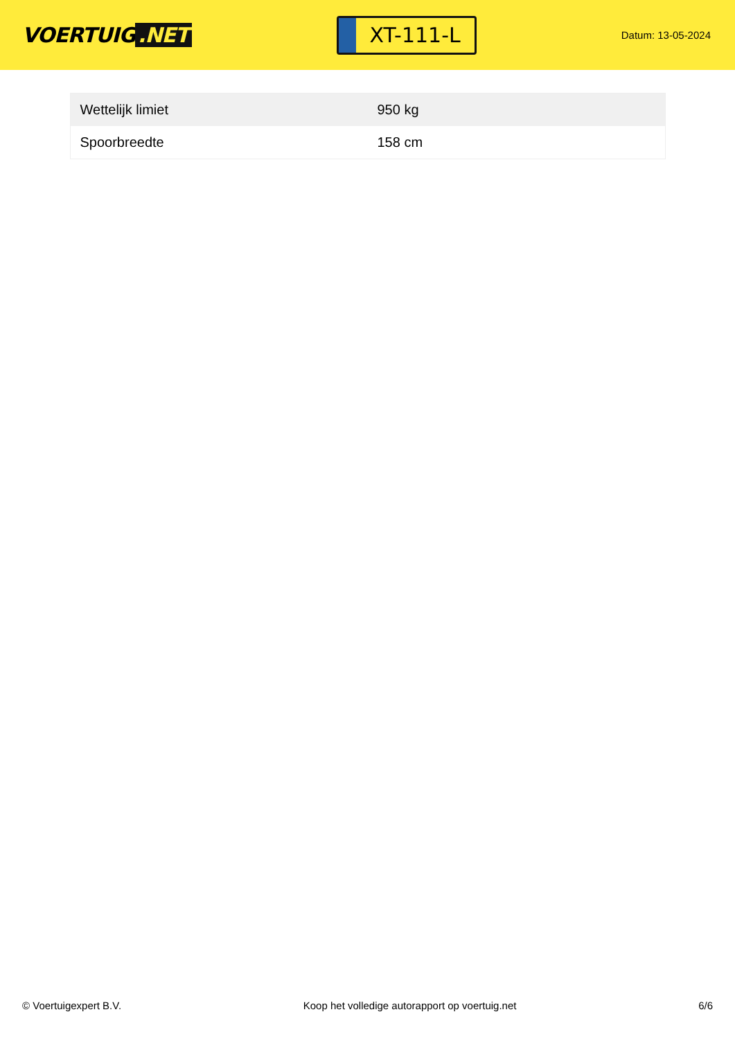VOERTUIG.NET
XT-111-L
Datum: 13-05-2024
| Wettelijk limiet | 950 kg |
| Spoorbreedte | 158 cm |
© Voertuigexpert B.V. Koop het volledige autorapport op voertuig.net 6/6